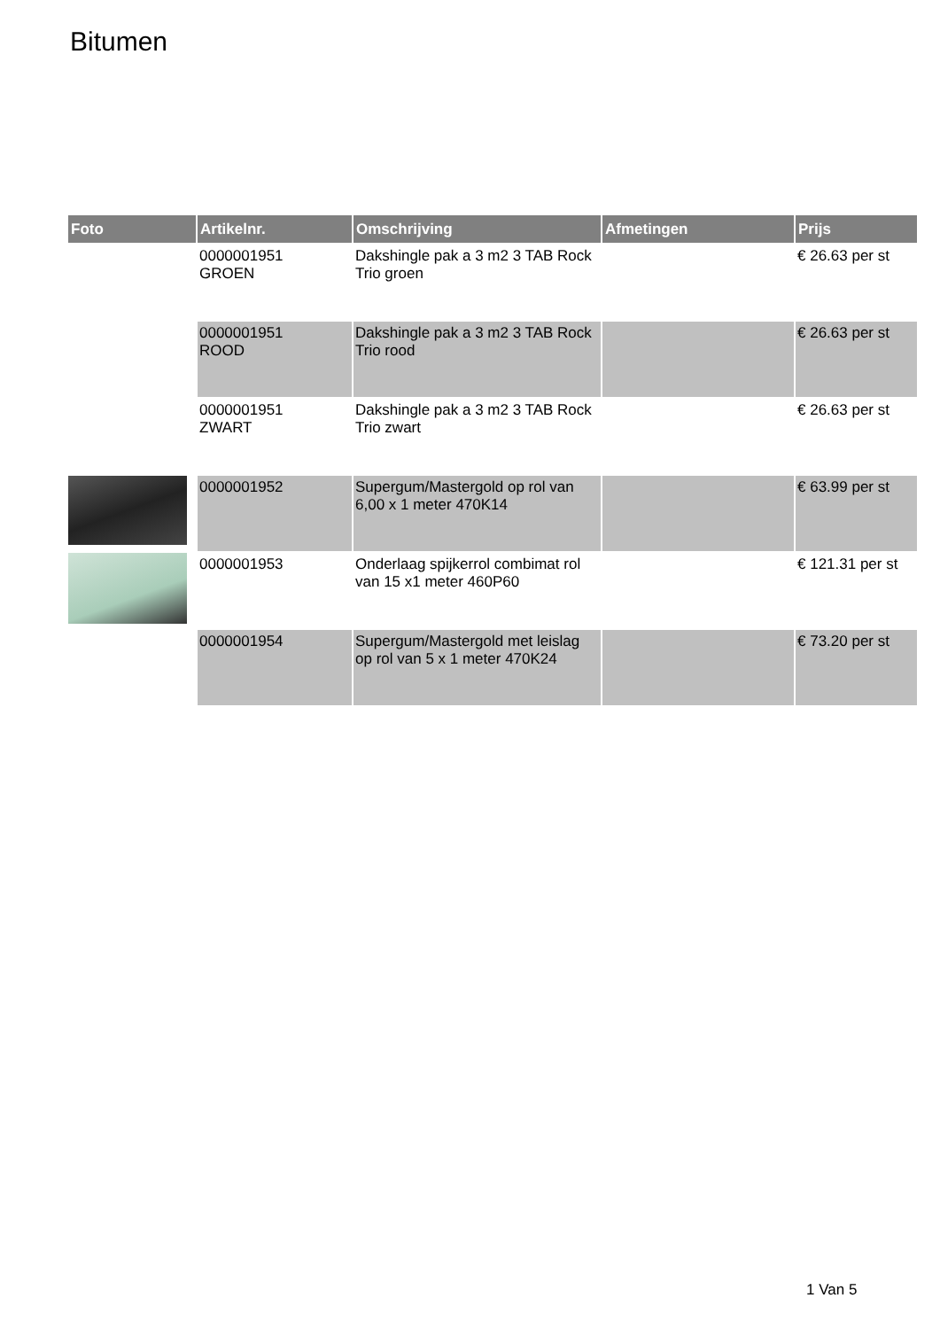Bitumen
| Foto | Artikelnr. | Omschrijving | Afmetingen | Prijs |
| --- | --- | --- | --- | --- |
| | 0000001951 GROEN | Dakshingle pak a 3 m2 3 TAB Rock Trio groen | | € 26.63 per st |
| | 0000001951 ROOD | Dakshingle pak a 3 m2 3 TAB Rock Trio rood | | € 26.63 per st |
| | 0000001951 ZWART | Dakshingle pak a 3 m2 3 TAB Rock Trio zwart | | € 26.63 per st |
| | 0000001952 | Supergum/Mastergold op rol van 6,00 x 1 meter 470K14 | | € 63.99 per st |
| | 0000001953 | Onderlaag spijkerrol combimat rol van 15 x1 meter 460P60 | | € 121.31 per st |
| | 0000001954 | Supergum/Mastergold met leislag op rol van 5 x 1 meter 470K24 | | € 73.20 per st |
1 Van 5